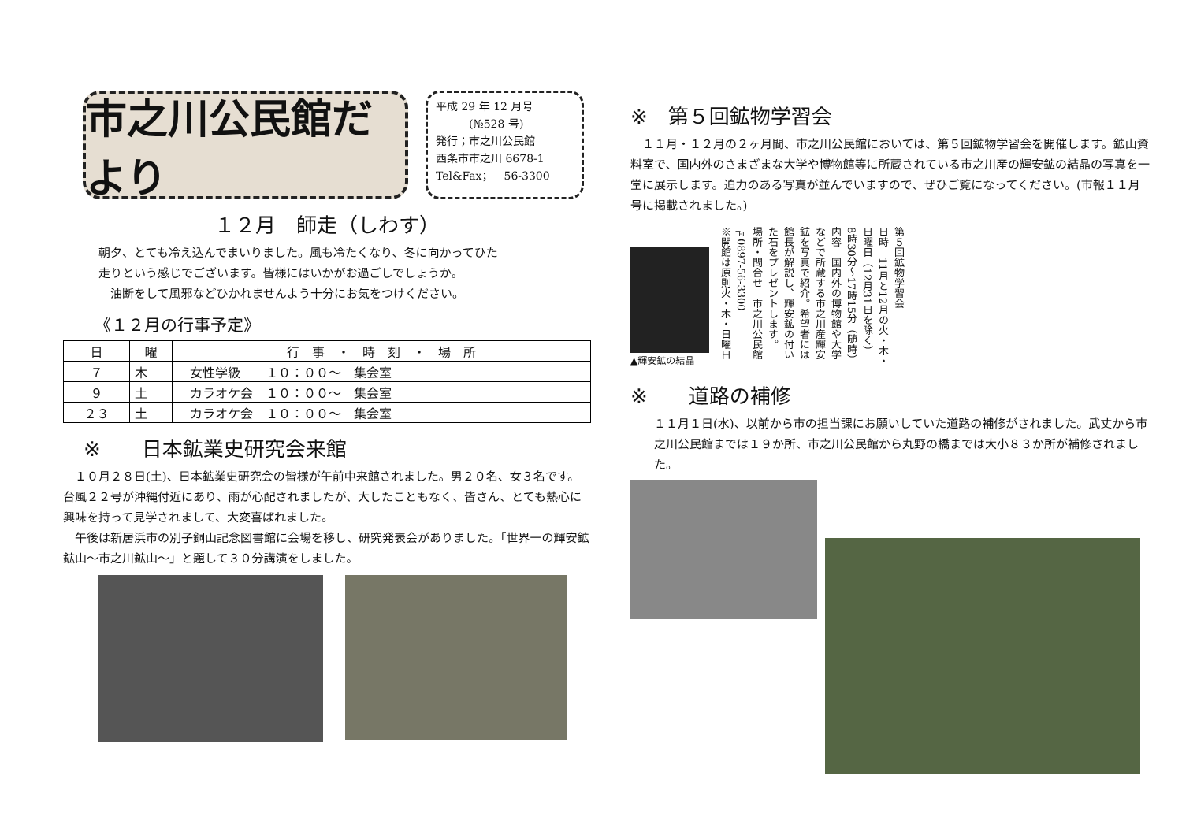市之川公民館だより
平成 29 年 12 月号
　　　(№528 号)
発行；市之川公民館
西条市市之川 6678-1
Tel&Fax；　56-3300
１２月　師走（しわす）
朝夕、とても冷え込んでまいりました。風も冷たくなり、冬に向かってひた
走りという感じでございます。皆様にはいかがお過ごしでしょうか。
　油断をして風邪などひかれませんよう十分にお気をつけください。
《１２月の行事予定》
| 日 | 曜 | 行 事 ・ 時 刻 ・ 場 所 |
| --- | --- | --- |
| ７ | 木 | 女性学級 １０：００～ 集会室 |
| ９ | 土 | カラオケ会 １０：００～ 集会室 |
| ２３ | 土 | カラオケ会 １０：００～ 集会室 |
　※　　日本鉱業史研究会来館
　１０月２８日(土)、日本鉱業史研究会の皆様が午前中来館されました。男２０名、女３名です。台風２２号が沖縄付近にあり、雨が心配されましたが、大したこともなく、皆さん、とても熱心に興味を持って見学されまして、大変喜ばれました。
　午後は新居浜市の別子銅山記念図書館に会場を移し、研究発表会がありました。「世界一の輝安鉱鉱山～市之川鉱山～」と題して３０分講演をしました。
※　第５回鉱物学習会
　１１月・１２月の２ヶ月間、市之川公民館においては、第５回鉱物学習会を開催します。鉱山資料室で、国内外のさまざまな大学や博物館等に所蔵されている市之川産の輝安鉱の結晶の写真を一堂に展示します。迫力のある写真が並んでいますので、ぜひご覧になってください。(市報１１月号に掲載されました。)
▲輝安鉱の結晶
第５回鉱物学習会
日時　11月と12月の火・木・日曜日（12月31日を除く）
8時30分～17時15分（随時）
内容　国内外の博物館や大学などで所蔵する市之川産輝安鉱を写真で紹介。希望者には館長が解説し、輝安鉱の付いた石をプレゼントします。
場所・問合せ　市之川公民館
℡0897-56-3300
※開館は原則火・木・日曜日
※　　道路の補修
１１月１日(水)、以前から市の担当課にお願いしていた道路の補修がされました。武丈から市之川公民館までは１９か所、市之川公民館から丸野の橋までは大小８３か所が補修されました。